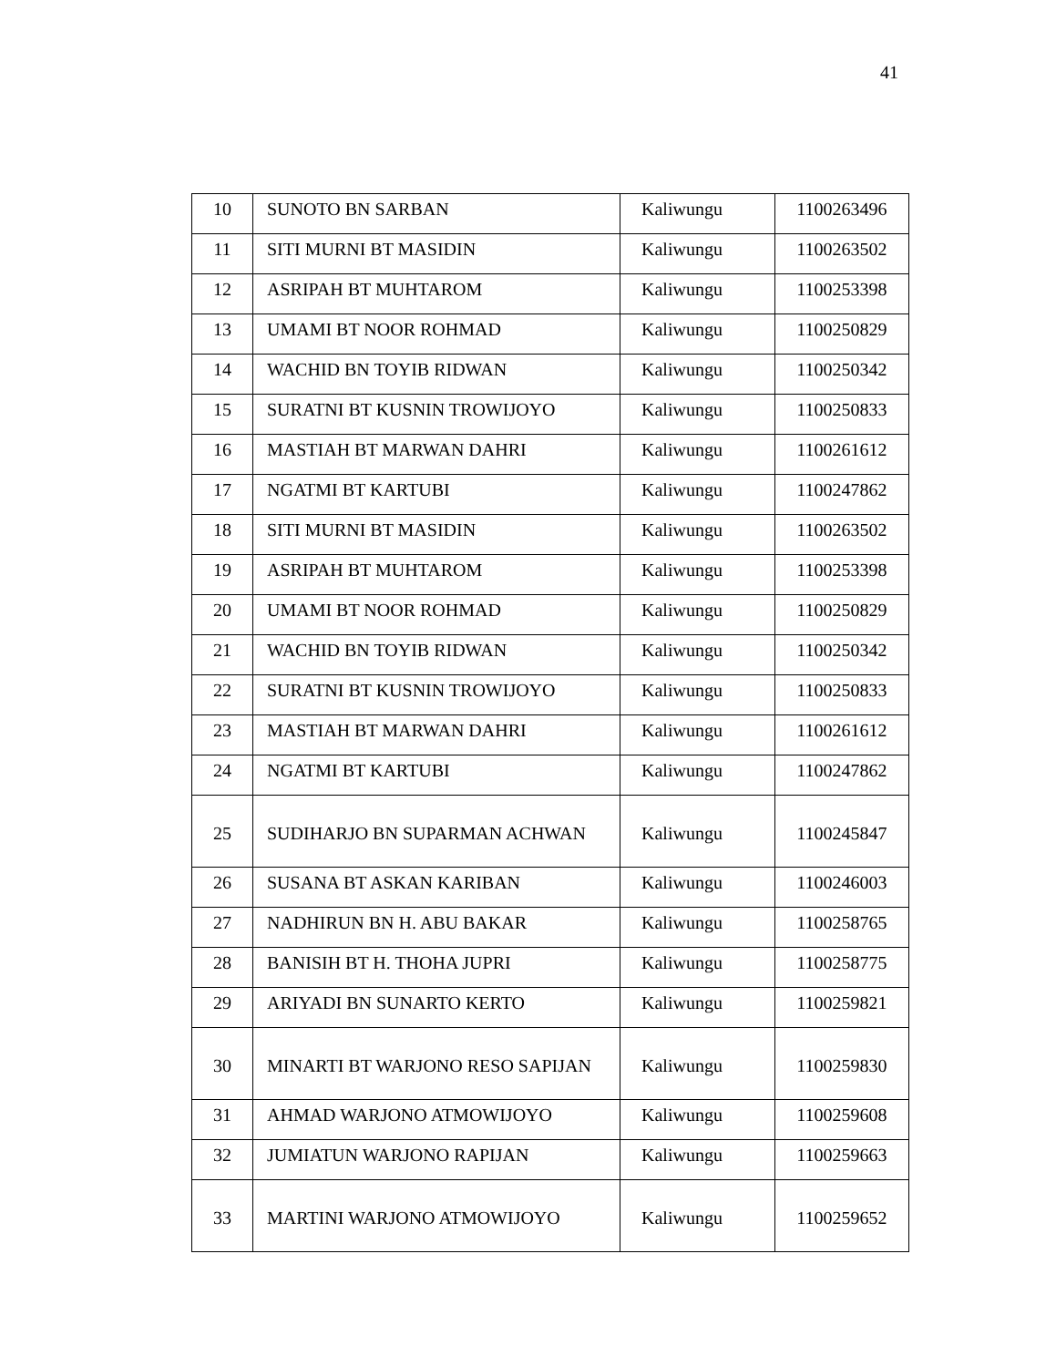41
| 10 | SUNOTO BN SARBAN | Kaliwungu | 1100263496 |
| 11 | SITI MURNI BT MASIDIN | Kaliwungu | 1100263502 |
| 12 | ASRIPAH BT MUHTAROM | Kaliwungu | 1100253398 |
| 13 | UMAMI BT NOOR ROHMAD | Kaliwungu | 1100250829 |
| 14 | WACHID BN TOYIB RIDWAN | Kaliwungu | 1100250342 |
| 15 | SURATNI BT KUSNIN TROWIJOYO | Kaliwungu | 1100250833 |
| 16 | MASTIAH BT MARWAN DAHRI | Kaliwungu | 1100261612 |
| 17 | NGATMI BT KARTUBI | Kaliwungu | 1100247862 |
| 18 | SITI MURNI BT MASIDIN | Kaliwungu | 1100263502 |
| 19 | ASRIPAH BT MUHTAROM | Kaliwungu | 1100253398 |
| 20 | UMAMI BT NOOR ROHMAD | Kaliwungu | 1100250829 |
| 21 | WACHID BN TOYIB RIDWAN | Kaliwungu | 1100250342 |
| 22 | SURATNI BT KUSNIN TROWIJOYO | Kaliwungu | 1100250833 |
| 23 | MASTIAH BT MARWAN DAHRI | Kaliwungu | 1100261612 |
| 24 | NGATMI BT KARTUBI | Kaliwungu | 1100247862 |
| 25 | SUDIHARJO BN SUPARMAN ACHWAN | Kaliwungu | 1100245847 |
| 26 | SUSANA BT ASKAN KARIBAN | Kaliwungu | 1100246003 |
| 27 | NADHIRUN BN H. ABU BAKAR | Kaliwungu | 1100258765 |
| 28 | BANISIH BT H. THOHA JUPRI | Kaliwungu | 1100258775 |
| 29 | ARIYADI BN SUNARTO KERTO | Kaliwungu | 1100259821 |
| 30 | MINARTI BT WARJONO RESO SAPIJAN | Kaliwungu | 1100259830 |
| 31 | AHMAD WARJONO ATMOWIJOYO | Kaliwungu | 1100259608 |
| 32 | JUMIATUN WARJONO RAPIJAN | Kaliwungu | 1100259663 |
| 33 | MARTINI WARJONO ATMOWIJOYO | Kaliwungu | 1100259652 |